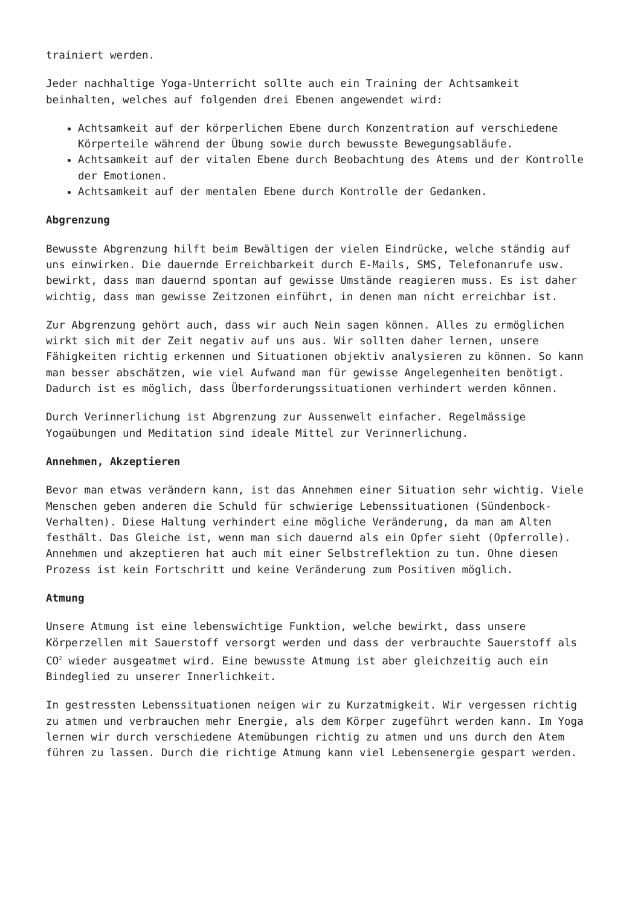trainiert werden.
Jeder nachhaltige Yoga-Unterricht sollte auch ein Training der Achtsamkeit beinhalten, welches auf folgenden drei Ebenen angewendet wird:
Achtsamkeit auf der körperlichen Ebene durch Konzentration auf verschiedene Körperteile während der Übung sowie durch bewusste Bewegungsabläufe.
Achtsamkeit auf der vitalen Ebene durch Beobachtung des Atems und der Kontrolle der Emotionen.
Achtsamkeit auf der mentalen Ebene durch Kontrolle der Gedanken.
Abgrenzung
Bewusste Abgrenzung hilft beim Bewältigen der vielen Eindrücke, welche ständig auf uns einwirken. Die dauernde Erreichbarkeit durch E-Mails, SMS, Telefonanrufe usw. bewirkt, dass man dauernd spontan auf gewisse Umstände reagieren muss. Es ist daher wichtig, dass man gewisse Zeitzonen einführt, in denen man nicht erreichbar ist.
Zur Abgrenzung gehört auch, dass wir auch Nein sagen können. Alles zu ermöglichen wirkt sich mit der Zeit negativ auf uns aus. Wir sollten daher lernen, unsere Fähigkeiten richtig erkennen und Situationen objektiv analysieren zu können. So kann man besser abschätzen, wie viel Aufwand man für gewisse Angelegenheiten benötigt. Dadurch ist es möglich, dass Überforderungssituationen verhindert werden können.
Durch Verinnerlichung ist Abgrenzung zur Aussenwelt einfacher. Regelmässige Yogaübungen und Meditation sind ideale Mittel zur Verinnerlichung.
Annehmen, Akzeptieren
Bevor man etwas verändern kann, ist das Annehmen einer Situation sehr wichtig. Viele Menschen geben anderen die Schuld für schwierige Lebenssituationen (Sündenbock-Verhalten). Diese Haltung verhindert eine mögliche Veränderung, da man am Alten festhält. Das Gleiche ist, wenn man sich dauernd als ein Opfer sieht (Opferrolle). Annehmen und akzeptieren hat auch mit einer Selbstreflektion zu tun. Ohne diesen Prozess ist kein Fortschritt und keine Veränderung zum Positiven möglich.
Atmung
Unsere Atmung ist eine lebenswichtige Funktion, welche bewirkt, dass unsere Körperzellen mit Sauerstoff versorgt werden und dass der verbrauchte Sauerstoff als CO<sup>2</sup> wieder ausgeatmet wird. Eine bewusste Atmung ist aber gleichzeitig auch ein Bindeglied zu unserer Innerlichkeit.
In gestressten Lebenssituationen neigen wir zu Kurzatmigkeit. Wir vergessen richtig zu atmen und verbrauchen mehr Energie, als dem Körper zugeführt werden kann. Im Yoga lernen wir durch verschiedene Atemübungen richtig zu atmen und uns durch den Atem führen zu lassen. Durch die richtige Atmung kann viel Lebensenergie gespart werden.